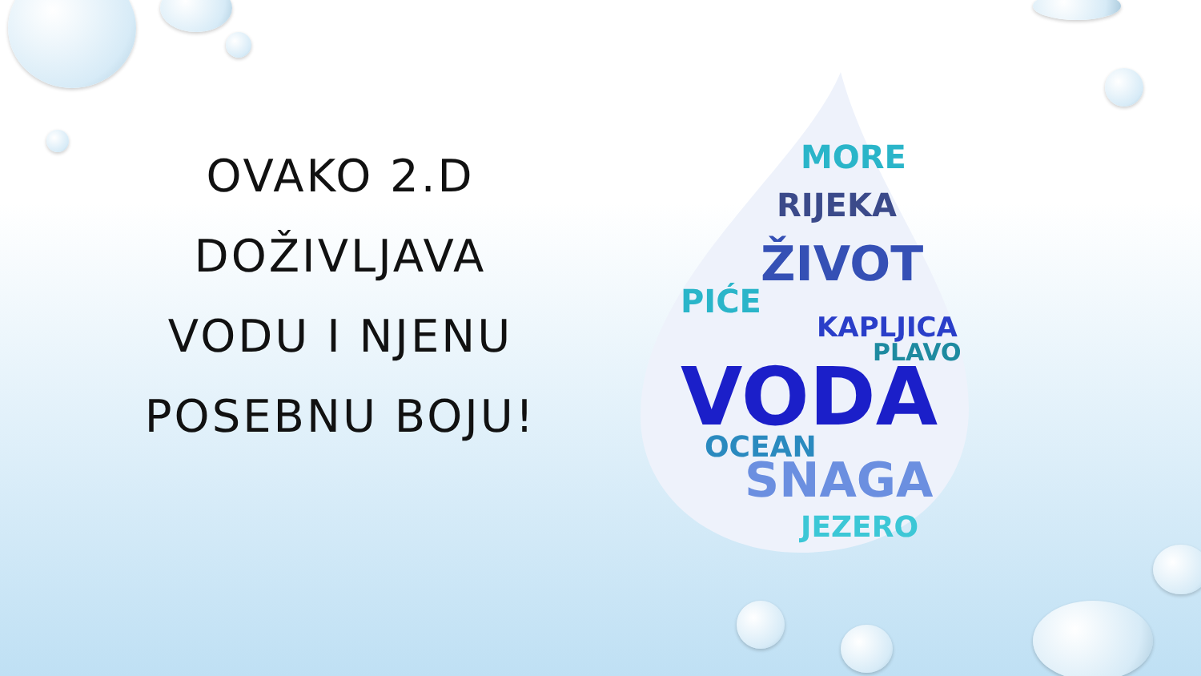OVAKO 2.D DOŽIVLJAVA VODU I NJENU POSEBNU BOJU!
MORE
RIJEKA
ŽIVOT
KAPLJICA
VODA
SNAGA
OCEAN
JEZERO
PLAVO
PIĆE